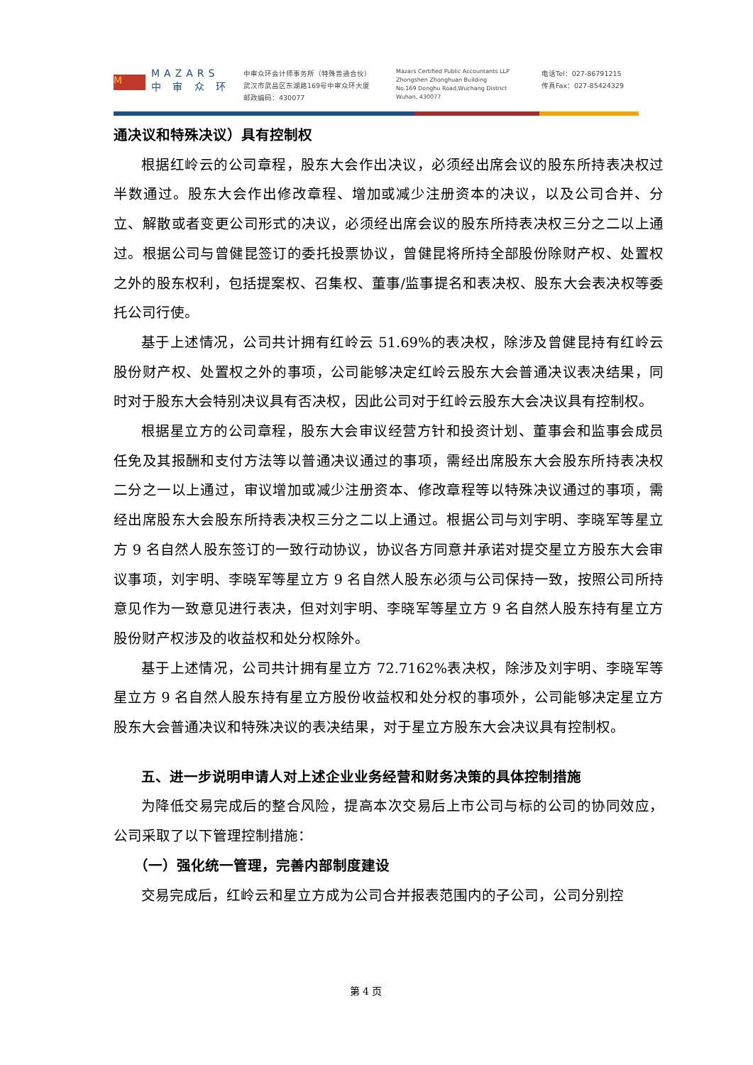M
MAZARS
中 审 众 环
中审众环会计师事务所（特殊普通合伙）
武汉市武昌区东湖路169号中审众环大厦
邮政编码：430077
Mazars Certified Public Accountants LLP
Zhongshen Zhonghuan Building
No.169 Donghu Road,Wuchang District
Wuhan, 430077
电话Tel：027-86791215
传真Fax：027-85424329
通决议和特殊决议）具有控制权
根据红岭云的公司章程，股东大会作出决议，必须经出席会议的股东所持表决权过半数通过。股东大会作出修改章程、增加或减少注册资本的决议，以及公司合并、分立、解散或者变更公司形式的决议，必须经出席会议的股东所持表决权三分之二以上通过。根据公司与曾健昆签订的委托投票协议，曾健昆将所持全部股份除财产权、处置权之外的股东权利，包括提案权、召集权、董事/监事提名和表决权、股东大会表决权等委托公司行使。
基于上述情况，公司共计拥有红岭云 51.69%的表决权，除涉及曾健昆持有红岭云股份财产权、处置权之外的事项，公司能够决定红岭云股东大会普通决议表决结果，同时对于股东大会特别决议具有否决权，因此公司对于红岭云股东大会决议具有控制权。
根据星立方的公司章程，股东大会审议经营方针和投资计划、董事会和监事会成员任免及其报酬和支付方法等以普通决议通过的事项，需经出席股东大会股东所持表决权二分之一以上通过，审议增加或减少注册资本、修改章程等以特殊决议通过的事项，需经出席股东大会股东所持表决权三分之二以上通过。根据公司与刘宇明、李晓军等星立方 9 名自然人股东签订的一致行动协议，协议各方同意并承诺对提交星立方股东大会审议事项，刘宇明、李晓军等星立方 9 名自然人股东必须与公司保持一致，按照公司所持意见作为一致意见进行表决，但对刘宇明、李晓军等星立方 9 名自然人股东持有星立方股份财产权涉及的收益权和处分权除外。
基于上述情况，公司共计拥有星立方 72.7162%表决权，除涉及刘宇明、李晓军等星立方 9 名自然人股东持有星立方股份收益权和处分权的事项外，公司能够决定星立方股东大会普通决议和特殊决议的表决结果，对于星立方股东大会决议具有控制权。
五、进一步说明申请人对上述企业业务经营和财务决策的具体控制措施
为降低交易完成后的整合风险，提高本次交易后上市公司与标的公司的协同效应，公司采取了以下管理控制措施：
（一）强化统一管理，完善内部制度建设
交易完成后，红岭云和星立方成为公司合并报表范围内的子公司，公司分别控
第 4 页